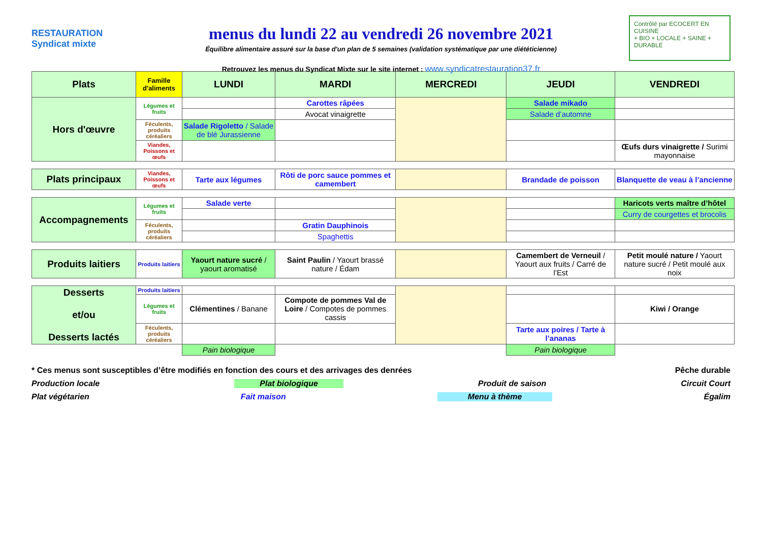RESTAURATION
Syndicat mixte
menus du lundi 22 au vendredi 26 novembre 2021
Équilibre alimentaire assuré sur la base d'un plan de 5 semaines (validation systématique par une diététicienne)
Retrouvez les menus du Syndicat Mixte sur le site internet : www.syndicatrestauration37.fr
Contrôlé par ECOCERT EN CUISINE
+ BIO + LOCALE + SAINE + DURABLE
| Plats | Famille d'aliments | LUNDI | MARDI | MERCREDI | JEUDI | VENDREDI |
| --- | --- | --- | --- | --- | --- | --- |
| Hors d'œuvre | Légumes et fruits | | Carottes râpées | | Salade mikado | |
| | | | Avocat vinaigrette | | Salade d’automne | |
| | Féculents, produits céréaliers | Salade Rigoletto / Salade de blé Jurassienne | | | | |
| | Viandes, Poissons et œufs | | | | | Œufs durs vinaigrette / Surimi mayonnaise |
| Plats principaux | Viandes, Poissons et œufs | Tarte aux légumes | Rôti de porc sauce pommes et camembert | | Brandade de poisson | Blanquette de veau à l’ancienne |
| Accompagnements | Légumes et fruits | Salade verte | | | | Haricots verts maître d’hôtel |
| | | | | | | Curry de courgettes et brocolis |
| | Féculents, produits céréaliers | | Gratin Dauphinois | | | |
| | | | Spaghettis | | | |
| Produits laitiers | Produits laitiers | Yaourt nature sucré / yaourt aromatisé | Saint Paulin / Yaourt brassé nature / Édam | | Camembert de Verneuil / Yaourt aux fruits / Carré de l’Est | Petit moulé nature / Yaourt nature sucré / Petit moulé aux noix |
| Desserts et/ou Desserts lactés | Produits laitiers | | | | | |
| | Légumes et fruits | Clémentines / Banane | Compote de pommes Val de Loire / Compotes de pommes cassis | | | Kiwi / Orange |
| | Féculents, produits céréaliers | | | | Tarte aux poires / Tarte à l’ananas | |
| | | Pain biologique | | | Pain biologique | |
* Ces menus sont susceptibles d’être modifiés en fonction des cours et des arrivages des denrées Pêche durable
Production locale Plat biologique Produit de saison Circuit Court
Plat végétarien Fait maison Menu à thème Égalim